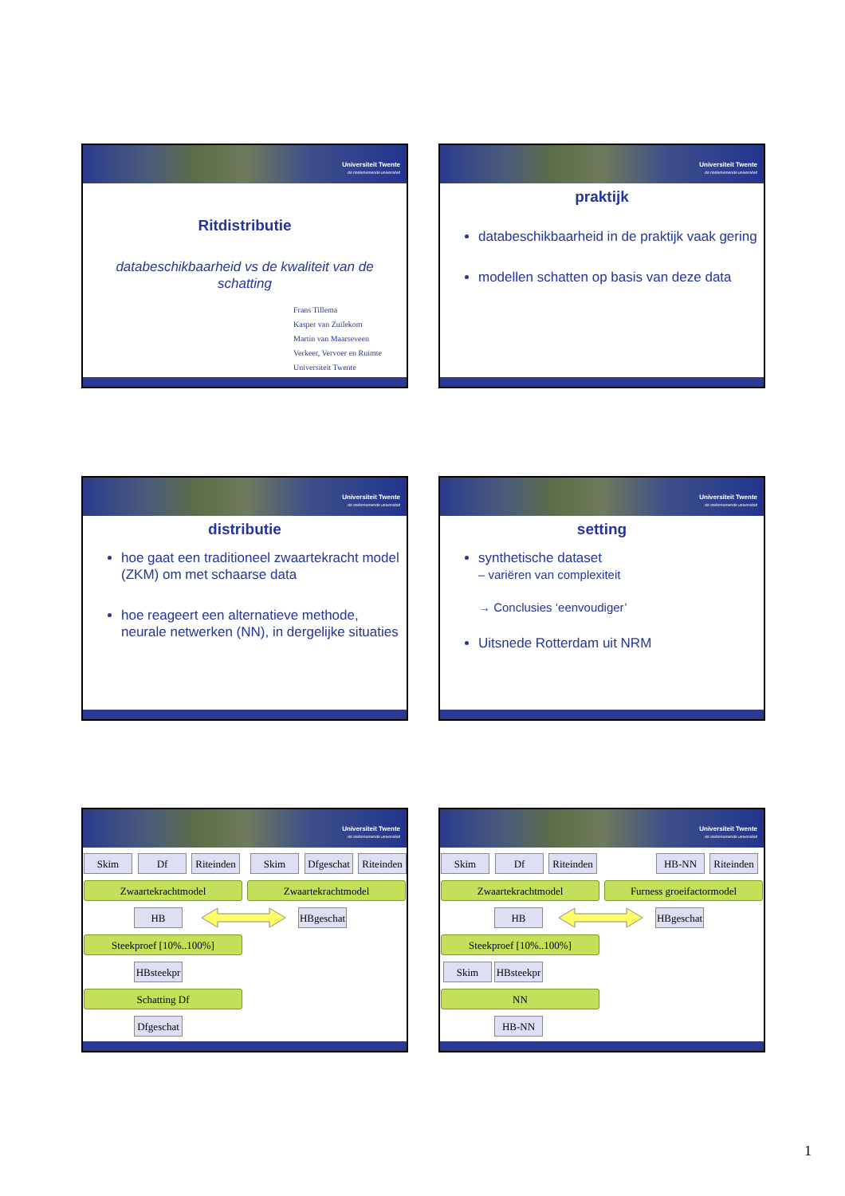Universiteit Twente
de ondernemende universiteit
Ritdistributie
databeschikbaarheid vs de kwaliteit van de schatting
Frans Tillema
Kasper van Zuilekom
Martin van Maarseveen
Verkeer, Vervoer en Ruimte
Universiteit Twente
Universiteit Twente
de ondernemende universiteit
praktijk
databeschikbaarheid in de praktijk vaak gering
modellen schatten op basis van deze data
Universiteit Twente
de ondernemende universiteit
distributie
hoe gaat een traditioneel zwaartekracht model (ZKM) om met schaarse data
hoe reageert een alternatieve methode, neurale netwerken (NN), in dergelijke situaties
Universiteit Twente
de ondernemende universiteit
setting
synthetische dataset
– variëren van complexiteit
→ Conclusies ‘eenvoudiger’
Uitsnede Rotterdam uit NRM
Universiteit Twente
de ondernemende universiteit
Skim Df Riteinden Skim Dfgeschat Riteinden
Zwaartekrachtmodel Zwaartekrachtmodel
HB HBgeschat
Steekproef [10%..100%]
HBsteekpr
Schatting Df
Dfgeschat
Universiteit Twente
de ondernemende universiteit
Skim Df Riteinden HB-NN Riteinden
Zwaartekrachtmodel Furness groeifactormodel
HB HBgeschat
Steekproef [10%..100%]
Skim HBsteekpr
NN
HB-NN
1